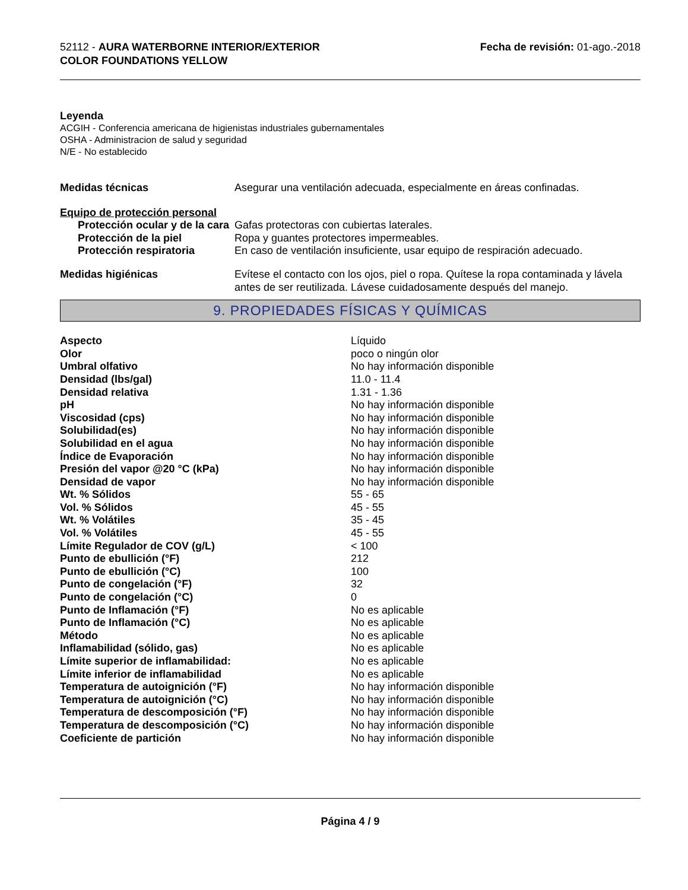52112 - AURA WATERBORNE INTERIOR/EXTERIOR
COLOR FOUNDATIONS YELLOW
Fecha de revisión: 01-ago.-2018
Leyenda
ACGIH - Conferencia americana de higienistas industriales gubernamentales
OSHA - Administracion de salud y seguridad
N/E - No establecido
| Medidas técnicas | Asegurar una ventilación adecuada, especialmente en áreas confinadas. |
| Equipo de protección personal | |
| Protección ocular y de la cara | Gafas protectoras con cubiertas laterales. |
| Protección de la piel | Ropa y guantes protectores impermeables. |
| Protección respiratoria | En caso de ventilación insuficiente, usar equipo de respiración adecuado. |
| Medidas higiénicas | Evítese el contacto con los ojos, piel o ropa. Quítese la ropa contaminada y lávela antes de ser reutilizada. Lávese cuidadosamente después del manejo. |
9. PROPIEDADES FÍSICAS Y QUÍMICAS
| Aspecto | Líquido |
| Olor | poco o ningún olor |
| Umbral olfativo | No hay información disponible |
| Densidad (lbs/gal) | 11.0 - 11.4 |
| Densidad relativa | 1.31 - 1.36 |
| pH | No hay información disponible |
| Viscosidad (cps) | No hay información disponible |
| Solubilidad(es) | No hay información disponible |
| Solubilidad en el agua | No hay información disponible |
| Índice de Evaporación | No hay información disponible |
| Presión del vapor @20 °C (kPa) | No hay información disponible |
| Densidad de vapor | No hay información disponible |
| Wt. % Sólidos | 55 - 65 |
| Vol. % Sólidos | 45 - 55 |
| Wt. % Volátiles | 35 - 45 |
| Vol. % Volátiles | 45 - 55 |
| Límite Regulador de COV (g/L) | < 100 |
| Punto de ebullición (°F) | 212 |
| Punto de ebullición (°C) | 100 |
| Punto de congelación (°F) | 32 |
| Punto de congelación (°C) | 0 |
| Punto de Inflamación (°F) | No es aplicable |
| Punto de Inflamación (°C) | No es aplicable |
| Método | No es aplicable |
| Inflamabilidad (sólido, gas) | No es aplicable |
| Límite superior de inflamabilidad: | No es aplicable |
| Límite inferior de inflamabilidad | No es aplicable |
| Temperatura de autoignición (°F) | No hay información disponible |
| Temperatura de autoignición (°C) | No hay información disponible |
| Temperatura de descomposición (°F) | No hay información disponible |
| Temperatura de descomposición (°C) | No hay información disponible |
| Coeficiente de partición | No hay información disponible |
Página 4 / 9